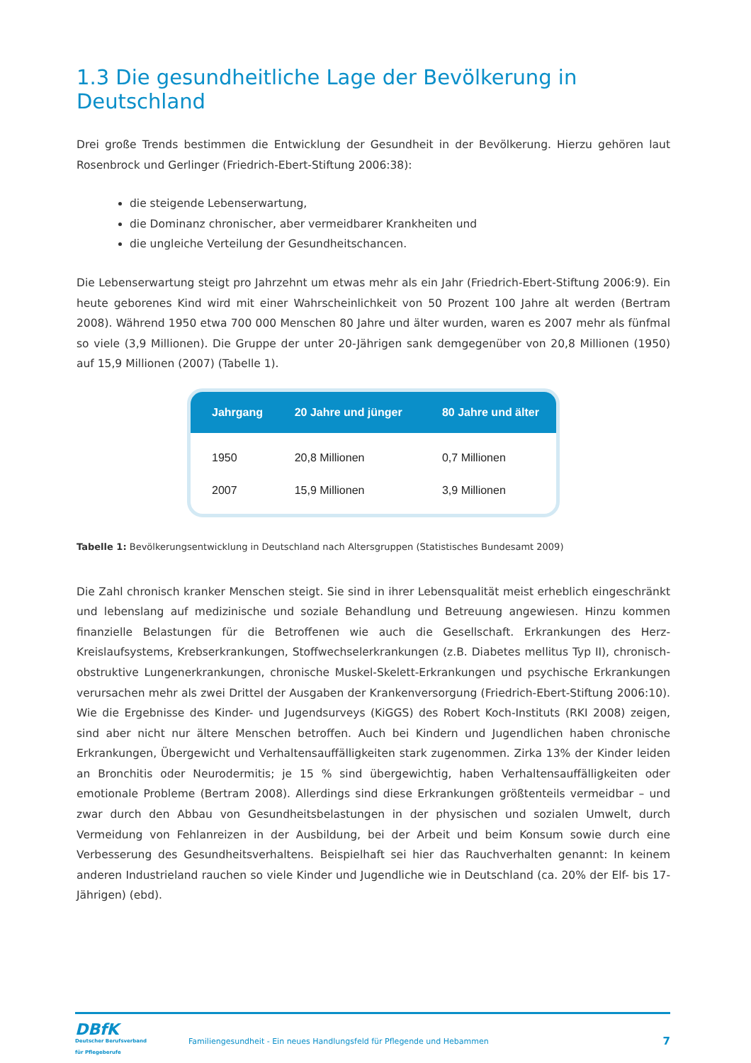1.3 Die gesundheitliche Lage der Bevölkerung in Deutschland
Drei große Trends bestimmen die Entwicklung der Gesundheit in der Bevölkerung. Hierzu gehören laut Rosenbrock und Gerlinger (Friedrich-Ebert-Stiftung 2006:38):
die steigende Lebenserwartung,
die Dominanz chronischer, aber vermeidbarer Krankheiten und
die ungleiche Verteilung der Gesundheitschancen.
Die Lebenserwartung steigt pro Jahrzehnt um etwas mehr als ein Jahr (Friedrich-Ebert-Stiftung 2006:9). Ein heute geborenes Kind wird mit einer Wahrscheinlichkeit von 50 Prozent 100 Jahre alt werden (Bertram 2008). Während 1950 etwa 700 000 Menschen 80 Jahre und älter wurden, waren es 2007 mehr als fünfmal so viele (3,9 Millionen). Die Gruppe der unter 20-Jährigen sank demgegenüber von 20,8 Millionen (1950) auf 15,9 Millionen (2007) (Tabelle 1).
| Jahrgang | 20 Jahre und jünger | 80 Jahre und älter |
| --- | --- | --- |
| 1950 | 20,8 Millionen | 0,7 Millionen |
| 2007 | 15,9 Millionen | 3,9 Millionen |
Tabelle 1: Bevölkerungsentwicklung in Deutschland nach Altersgruppen (Statistisches Bundesamt 2009)
Die Zahl chronisch kranker Menschen steigt. Sie sind in ihrer Lebensqualität meist erheblich eingeschränkt und lebenslang auf medizinische und soziale Behandlung und Betreuung angewiesen. Hinzu kommen finanzielle Belastungen für die Betroffenen wie auch die Gesellschaft. Erkrankungen des Herz-Kreislaufsystems, Krebserkrankungen, Stoffwechselerkrankungen (z.B. Diabetes mellitus Typ II), chronisch-obstruktive Lungen­erkrankungen, chronische Muskel-Skelett-Erkrankungen und psychische Erkrankungen verursachen mehr als zwei Drittel der Ausgaben der Krankenversorgung (Friedrich-Ebert-Stiftung 2006:10). Wie die Ergebnisse des Kinder- und Jugendsurveys (KiGGS) des Robert Koch-Instituts (RKI 2008) zeigen, sind aber nicht nur ältere Menschen betroffen. Auch bei Kindern und Jugendlichen haben chronische Erkrankungen, Übergewicht und Verhaltensauffälligkeiten stark zugenommen. Zirka 13% der Kinder leiden an Bronchitis oder Neurodermitis; je 15 % sind übergewichtig, haben Verhaltensauffälligkeiten oder emotionale Probleme (Bertram 2008). Allerdings sind diese Erkrankungen größtenteils vermeidbar – und zwar durch den Abbau von Gesundheitsbelastungen in der physischen und sozialen Umwelt, durch Vermeidung von Fehlanreizen in der Ausbildung, bei der Arbeit und beim Konsum sowie durch eine Verbesserung des Gesundheitsverhaltens. Beispielhaft sei hier das Rauchverhalten genannt: In keinem anderen Industrieland rauchen so viele Kinder und Jugendliche wie in Deutschland (ca. 20% der Elf- bis 17-Jährigen) (ebd).
DBfK
Deutscher Berufsverband
für Pflegeberufe
Familiengesundheit - Ein neues Handlungsfeld für Pflegende und Hebammen
7